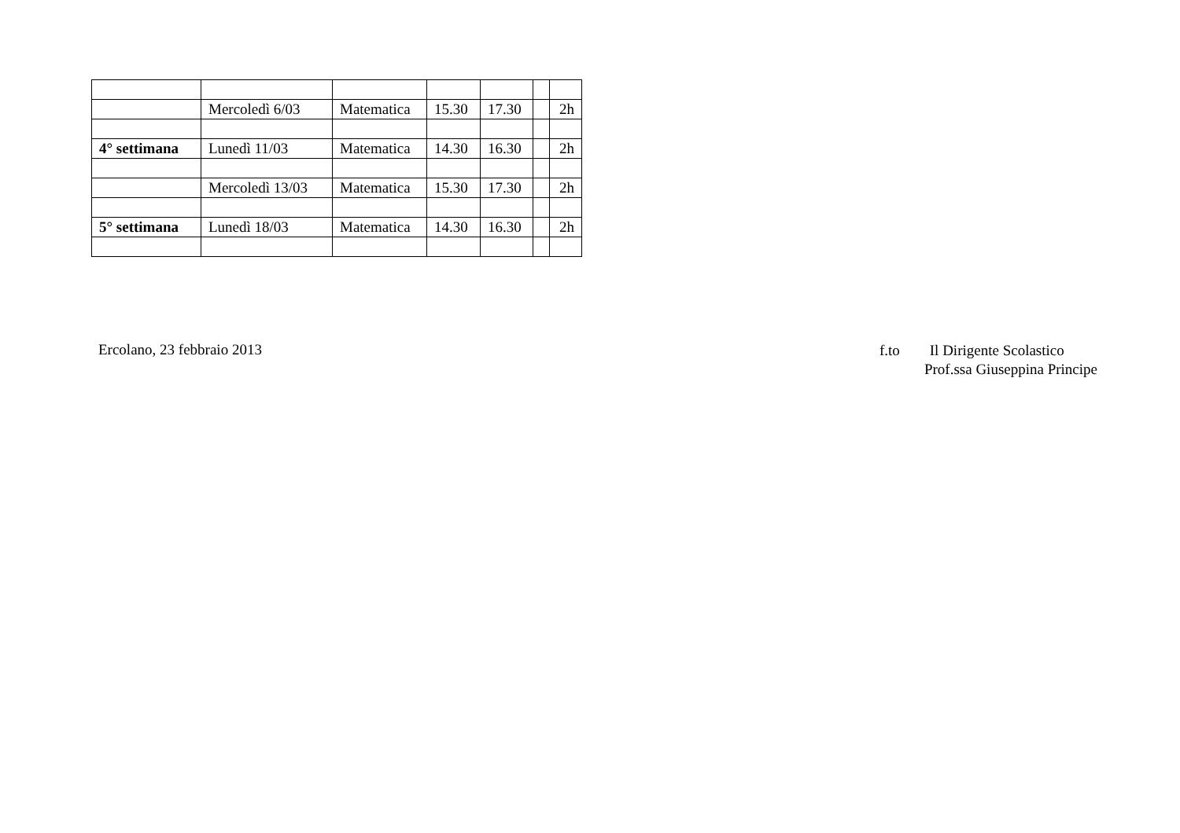| | Mercoledì 6/03 | Matematica | 15.30 | 17.30 | | 2h |
| 4° settimana | Lunedì 11/03 | Matematica | 14.30 | 16.30 | | 2h |
| | Mercoledì 13/03 | Matematica | 15.30 | 17.30 | | 2h |
| 5° settimana | Lunedì 18/03 | Matematica | 14.30 | 16.30 | | 2h |
Ercolano, 23 febbraio 2013
f.to Il Dirigente Scolastico
Prof.ssa Giuseppina Principe